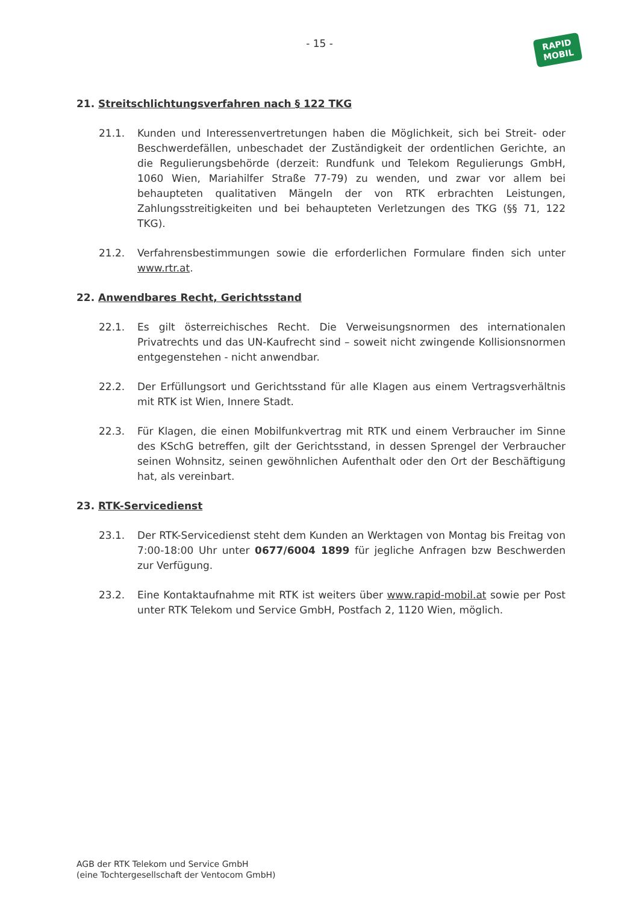- 15 -
RAPID
MOBIL
21. Streitschlichtungsverfahren nach § 122 TKG
21.1. Kunden und Interessenvertretungen haben die Möglichkeit, sich bei Streit- oder Beschwerdefällen, unbeschadet der Zuständigkeit der ordentlichen Gerichte, an die Regulierungsbehörde (derzeit: Rundfunk und Telekom Regulierungs GmbH, 1060 Wien, Mariahilfer Straße 77-79) zu wenden, und zwar vor allem bei behaupteten qualitativen Mängeln der von RTK erbrachten Leistungen, Zahlungsstreitigkeiten und bei behaupteten Verletzungen des TKG (§§ 71, 122 TKG).
21.2. Verfahrensbestimmungen sowie die erforderlichen Formulare finden sich unter www.rtr.at.
22. Anwendbares Recht, Gerichtsstand
22.1. Es gilt österreichisches Recht. Die Verweisungsnormen des internationalen Privatrechts und das UN-Kaufrecht sind – soweit nicht zwingende Kollisionsnormen entgegenstehen - nicht anwendbar.
22.2. Der Erfüllungsort und Gerichtsstand für alle Klagen aus einem Vertragsverhältnis mit RTK ist Wien, Innere Stadt.
22.3. Für Klagen, die einen Mobilfunkvertrag mit RTK und einem Verbraucher im Sinne des KSchG betreffen, gilt der Gerichtsstand, in dessen Sprengel der Verbraucher seinen Wohnsitz, seinen gewöhnlichen Aufenthalt oder den Ort der Beschäftigung hat, als vereinbart.
23. RTK-Servicedienst
23.1. Der RTK-Servicedienst steht dem Kunden an Werktagen von Montag bis Freitag von 7:00-18:00 Uhr unter 0677/6004 1899 für jegliche Anfragen bzw Beschwerden zur Verfügung.
23.2. Eine Kontaktaufnahme mit RTK ist weiters über www.rapid-mobil.at sowie per Post unter RTK Telekom und Service GmbH, Postfach 2, 1120 Wien, möglich.
AGB der RTK Telekom und Service GmbH
(eine Tochtergesellschaft der Ventocom GmbH)